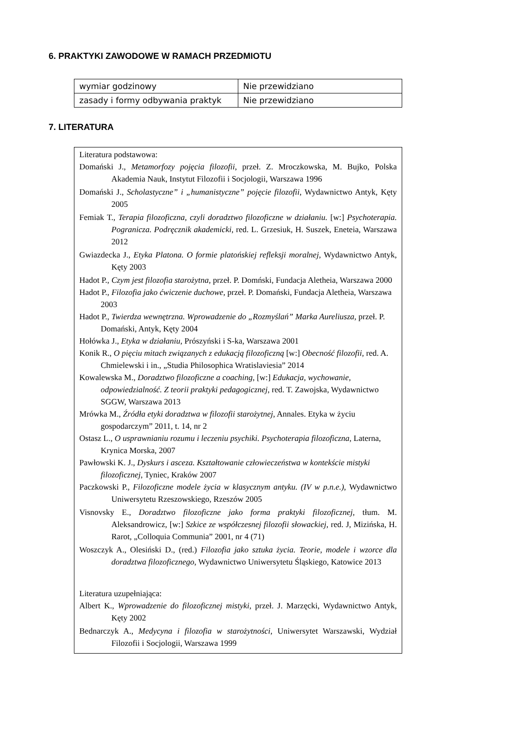6. PRAKTYKI ZAWODOWE W RAMACH PRZEDMIOTU
| wymiar godzinowy | Nie przewidziano |
| zasady i formy odbywania praktyk | Nie przewidziano |
7. LITERATURA
Literatura podstawowa:
Domański J., Metamorfozy pojęcia filozofii, przeł. Z. Mroczkowska, M. Bujko, Polska Akademia Nauk, Instytut Filozofii i Socjologii, Warszawa 1996
Domański J., Scholastyczne” i „humanistyczne” pojęcie filozofii, Wydawnictwo Antyk, Kęty 2005
Femiak T., Terapia filozoficzna, czyli doradztwo filozoficzne w działaniu. [w:] Psychoterapia. Pogranicza. Podręcznik akademicki, red. L. Grzesiuk, H. Suszek, Eneteia, Warszawa 2012
Gwiazdecka J., Etyka Platona. O formie platońskiej refleksji moralnej, Wydawnictwo Antyk, Kęty 2003
Hadot P., Czym jest filozofia starożytna, przeł. P. Domński, Fundacja Aletheia, Warszawa 2000
Hadot P., Filozofia jako ćwiczenie duchowe, przeł. P. Domański, Fundacja Aletheia, Warszawa 2003
Hadot P., Twierdza wewnętrzna. Wprowadzenie do „Rozmyślań” Marka Aureliusza, przeł. P. Domański, Antyk, Kęty 2004
Hołówka J., Etyka w działaniu, Prószyński i S-ka, Warszawa 2001
Konik R., O pięciu mitach związanych z edukacją filozoficzną [w:] Obecność filozofii, red. A. Chmielewski i in., „Studia Philosophica Wratislaviesia” 2014
Kowalewska M., Doradztwo filozoficzne a coaching, [w:] Edukacja, wychowanie, odpowiedzialność. Z teorii praktyki pedagogicznej, red. T. Zawojska, Wydawnictwo SGGW, Warszawa 2013
Mrówka M., Źródła etyki doradztwa w filozofii starożytnej, Annales. Etyka w życiu gospodarczym” 2011, t. 14, nr 2
Ostasz L., O usprawnianiu rozumu i leczeniu psychiki. Psychoterapia filozoficzna, Laterna, Krynica Morska, 2007
Pawłowski K. J., Dyskurs i asceza. Kształtowanie człowieczeństwa w kontekście mistyki filozoficznej, Tyniec, Kraków 2007
Paczkowski P., Filozoficzne modele życia w klasycznym antyku. (IV w p.n.e.), Wydawnictwo Uniwersytetu Rzeszowskiego, Rzeszów 2005
Visnovsky E., Doradztwo filozoficzne jako forma praktyki filozoficznej, tłum. M. Aleksandrowicz, [w:] Szkice ze współczesnej filozofii słowackiej, red. J, Mizińska, H. Rarot, „Colloquia Communia” 2001, nr 4 (71)
Woszczyk A., Olesiński D., (red.) Filozofia jako sztuka życia. Teorie, modele i wzorce dla doradztwa filozoficznego, Wydawnictwo Uniwersytetu Śląskiego, Katowice 2013
Literatura uzupełniająca:
Albert K., Wprowadzenie do filozoficznej mistyki, przeł. J. Marzęcki, Wydawnictwo Antyk, Kęty 2002
Bednarczyk A., Medycyna i filozofia w starożytności, Uniwersytet Warszawski, Wydział Filozofii i Socjologii, Warszawa 1999